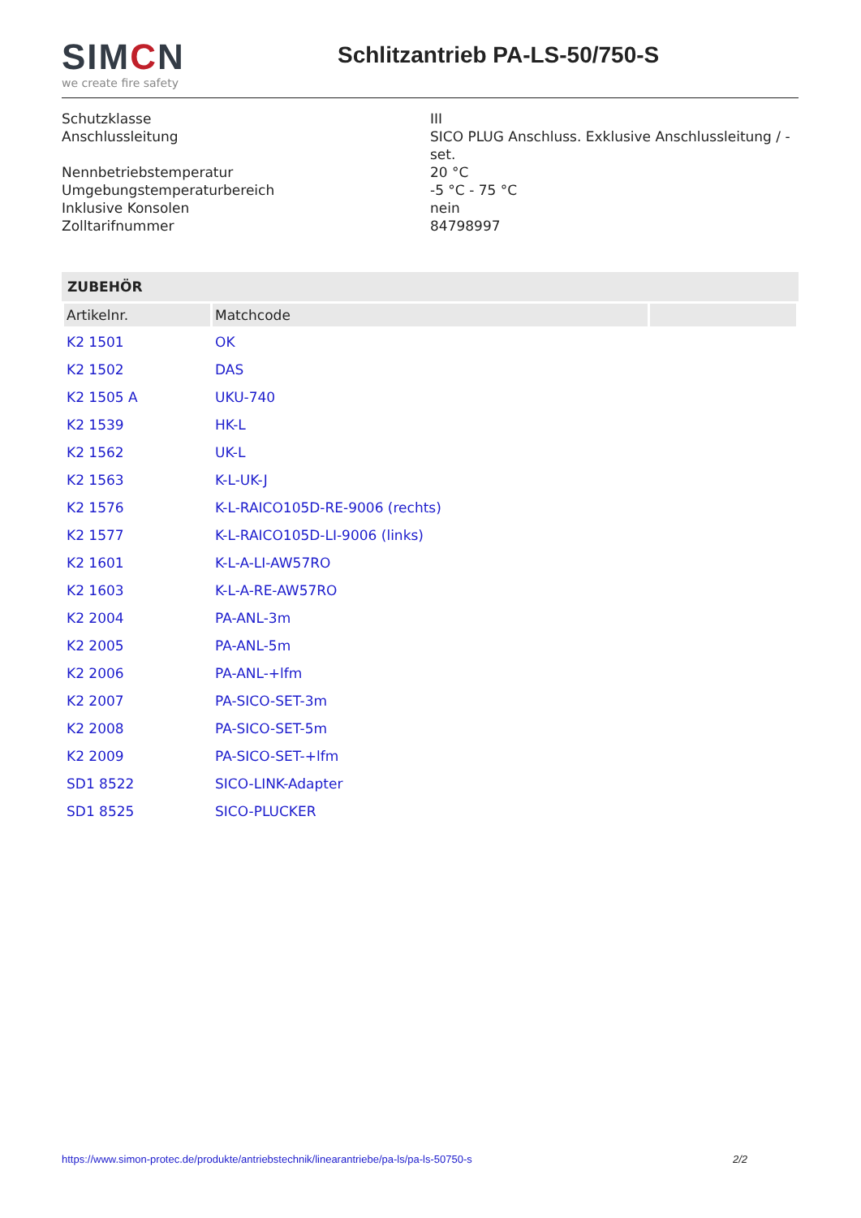SIMCN
we create fire safety
Schlitzantrieb PA-LS-50/750-S
Schutzklasse III
Anschlussleitung SICO PLUG Anschluss. Exklusive Anschlussleitung / -set.
Nennbetriebstemperatur 20 °C
Umgebungstemperaturbereich -5 °C - 75 °C
Inklusive Konsolen nein
Zolltarifnummer 84798997
ZUBEHÖR
| Artikelnr. | Matchcode | |
| --- | --- | --- |
| K2 1501 | OK | |
| K2 1502 | DAS | |
| K2 1505 A | UKU-740 | |
| K2 1539 | HK-L | |
| K2 1562 | UK-L | |
| K2 1563 | K-L-UK-J | |
| K2 1576 | K-L-RAICO105D-RE-9006 (rechts) | |
| K2 1577 | K-L-RAICO105D-LI-9006 (links) | |
| K2 1601 | K-L-A-LI-AW57RO | |
| K2 1603 | K-L-A-RE-AW57RO | |
| K2 2004 | PA-ANL-3m | |
| K2 2005 | PA-ANL-5m | |
| K2 2006 | PA-ANL-+lfm | |
| K2 2007 | PA-SICO-SET-3m | |
| K2 2008 | PA-SICO-SET-5m | |
| K2 2009 | PA-SICO-SET-+lfm | |
| SD1 8522 | SICO-LINK-Adapter | |
| SD1 8525 | SICO-PLUCKER | |
https://www.simon-protec.de/produkte/antriebstechnik/linearantriebe/pa-ls/pa-ls-50750-s 2/2